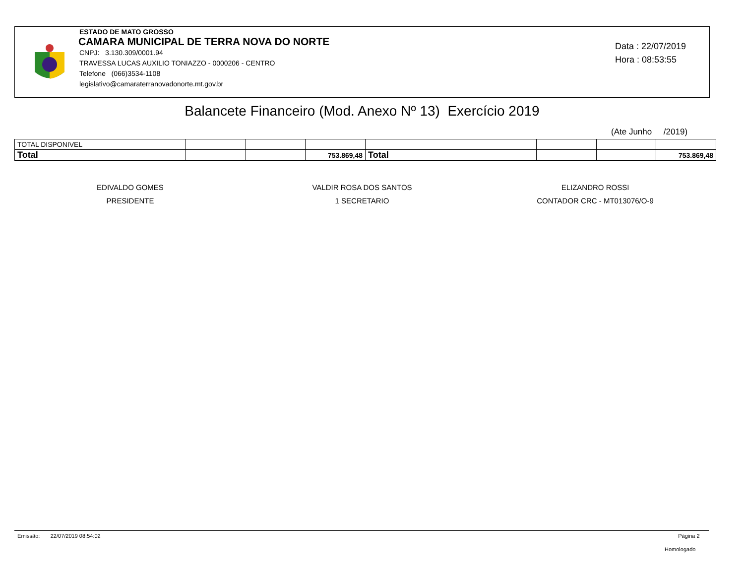ESTADO DE MATO GROSSO
CAMARA MUNICIPAL DE TERRA NOVA DO NORTE
CNPJ: 3.130.309/0001.94
TRAVESSA LUCAS AUXILIO TONIAZZO - 0000206 - CENTRO
Telefone (066)3534-1108
legislativo@camaraterranovadonorte.mt.gov.br
Data : 22/07/2019
Hora : 08:53:55
Balancete Financeiro (Mod. Anexo Nº 13) Exercício 2019
(Ate Junho /2019)
| TOTAL DISPONIVEL | | | | | | | |
| Total | | | 753.869,48 | Total | | | 753.869,48 |
EDIVALDO GOMES
PRESIDENTE
VALDIR ROSA DOS SANTOS
1 SECRETARIO
ELIZANDRO ROSSI
CONTADOR CRC - MT013076/O-9
Emissão: 22/07/2019 08:54:02 Página 2
Homologado